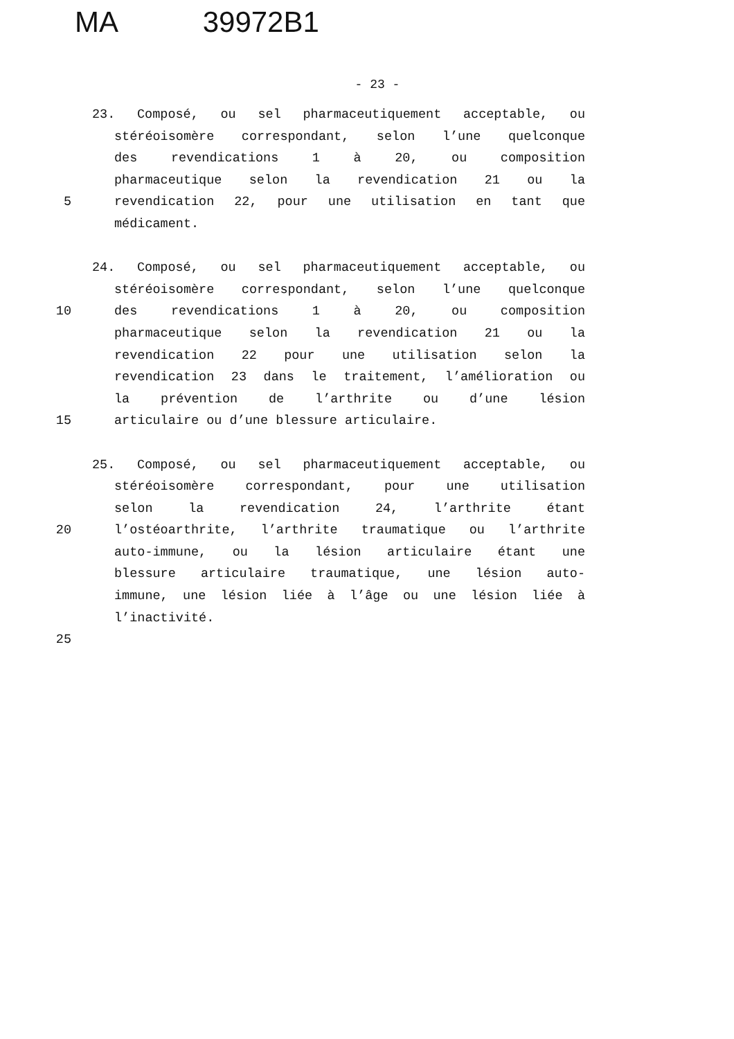MA 39972B1
- 23 -
23. Composé, ou sel pharmaceutiquement acceptable, ou
stéréoisomère correspondant, selon l’une quelconque
des revendications 1 à 20, ou composition
pharmaceutique selon la revendication 21 ou la
5 revendication 22, pour une utilisation en tant que
médicament.
24. Composé, ou sel pharmaceutiquement acceptable, ou
stéréoisomère correspondant, selon l’une quelconque
10 des revendications 1 à 20, ou composition
pharmaceutique selon la revendication 21 ou la
revendication 22 pour une utilisation selon la
revendication 23 dans le traitement, l’amélioration ou
la prévention de l’arthrite ou d’une lésion
15 articulaire ou d’une blessure articulaire.
25. Composé, ou sel pharmaceutiquement acceptable, ou
stéréoisomère correspondant, pour une utilisation
selon la revendication 24, l’arthrite étant
20 l’ostéoarthrite, l’arthrite traumatique ou l’arthrite
auto-immune, ou la lésion articulaire étant une
blessure articulaire traumatique, une lésion auto-
immune, une lésion liée à l’âge ou une lésion liée à
l’inactivité.
25